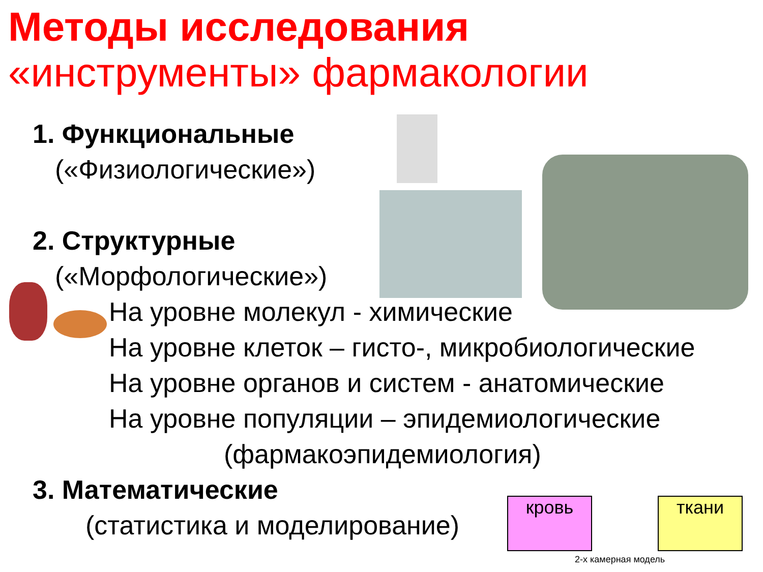Методы исследования
«инструменты» фармакологии
1. Функциональные
(«Физиологические»)
2. Структурные
(«Морфологические»)
На уровне молекул - химические
На уровне клеток – гисто-, микробиологические
На уровне органов и систем - анатомические
На уровне популяции – эпидемиологические
(фармакоэпидемиология)
3. Математические
(статистика и моделирование)
кровь ткани
2-х камерная модель